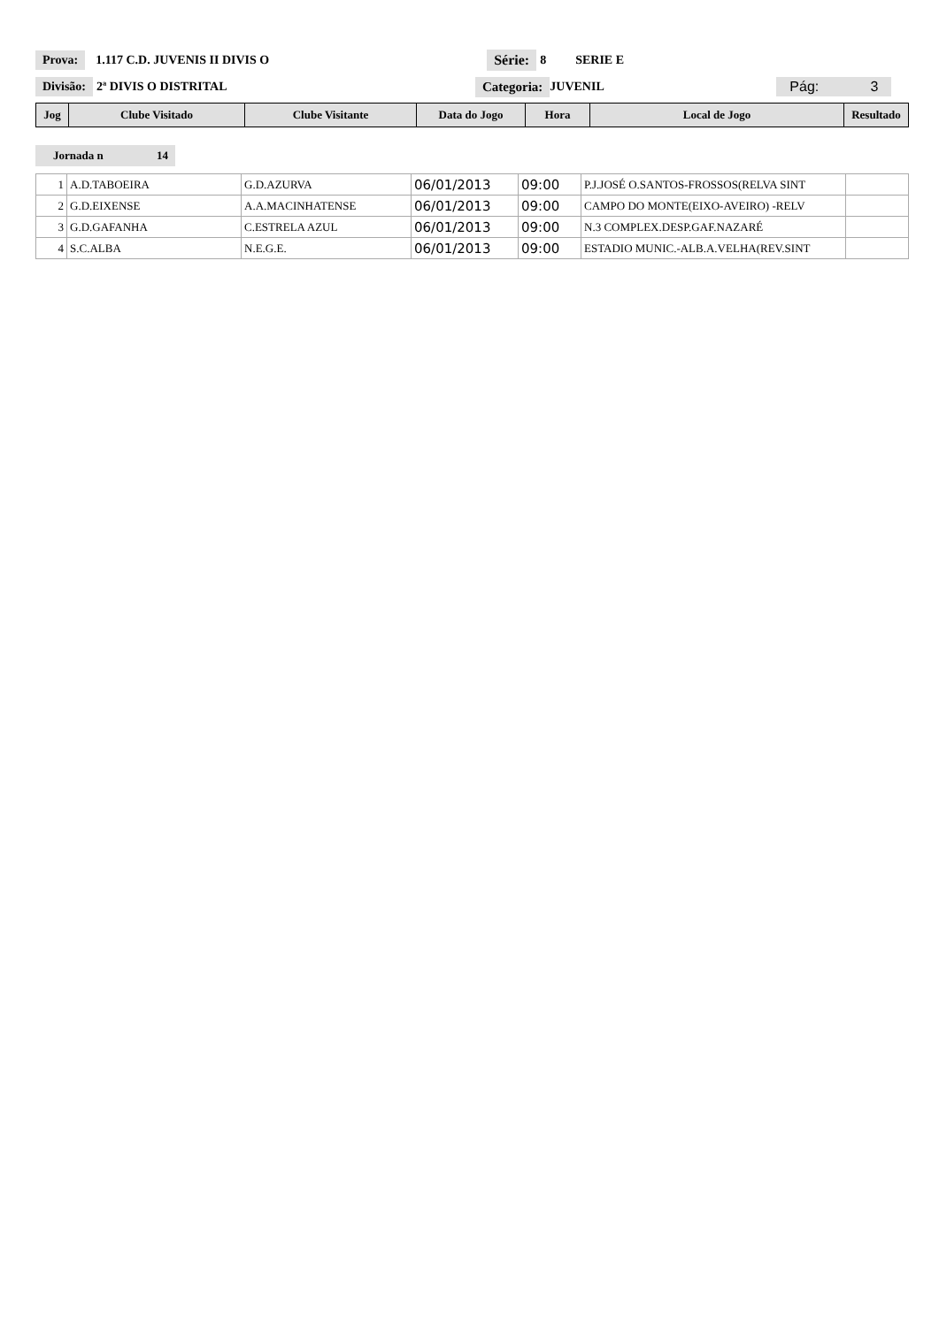Prova: 1.117 C.D. JUVENIS II DIVIS O Série: 8 SERIE E
Divisão: 2ª DIVIS O DISTRITAL Categoria: JUVENIL Pág: 3
| Jog | Clube Visitado | Clube Visitante | Data do Jogo | Hora | Local de Jogo | Resultado |
| --- | --- | --- | --- | --- | --- | --- |
Jornada n 14
| 1 | A.D.TABOEIRA | G.D.AZURVA | 06/01/2013 | 09:00 | P.J.JOSÉ O.SANTOS-FROSSOS(RELVA SINT | |
| 2 | G.D.EIXENSE | A.A.MACINHATENSE | 06/01/2013 | 09:00 | CAMPO DO MONTE(EIXO-AVEIRO) -RELV | |
| 3 | G.D.GAFANHA | C.ESTRELA AZUL | 06/01/2013 | 09:00 | N.3 COMPLEX.DESP.GAF.NAZARÉ | |
| 4 | S.C.ALBA | N.E.G.E. | 06/01/2013 | 09:00 | ESTADIO MUNIC.-ALB.A.VELHA(REV.SINT | |